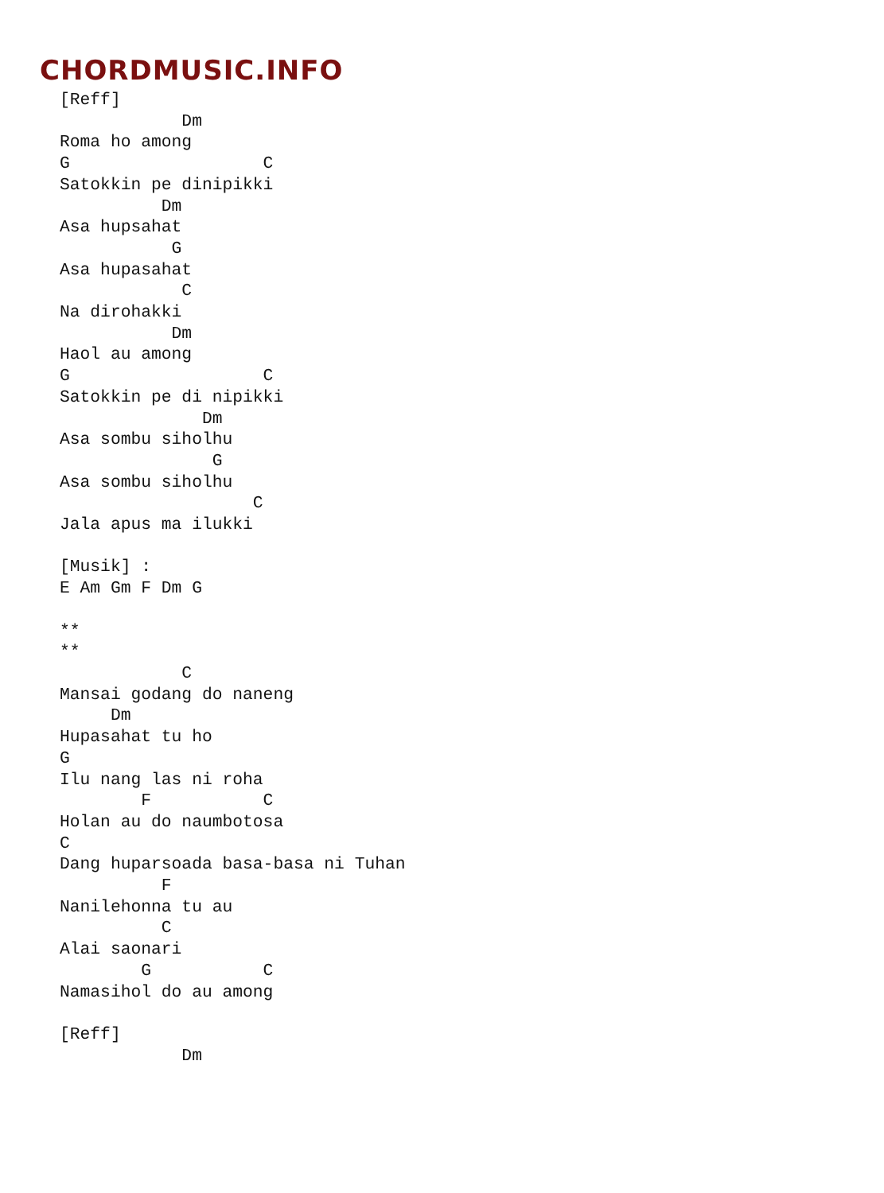CHORDMUSIC.INFO
[Reff]
            Dm
Roma ho among
G                   C
Satokkin pe dinipikki
          Dm
Asa hupsahat
           G
Asa hupasahat
            C
Na dirohakki
           Dm
Haol au among
G                   C
Satokkin pe di nipikki
              Dm
Asa sombu siholhu
               G
Asa sombu siholhu
                   C
Jala apus ma ilukki

[Musik] :
E Am Gm F Dm G

**
**
            C
Mansai godang do naneng
     Dm
Hupasahat tu ho
G
Ilu nang las ni roha
        F           C
Holan au do naumbotosa
C
Dang huparsoada basa-basa ni Tuhan
          F
Nanilehonna tu au
          C
Alai saonari
        G           C
Namasihol do au among

[Reff]
            Dm